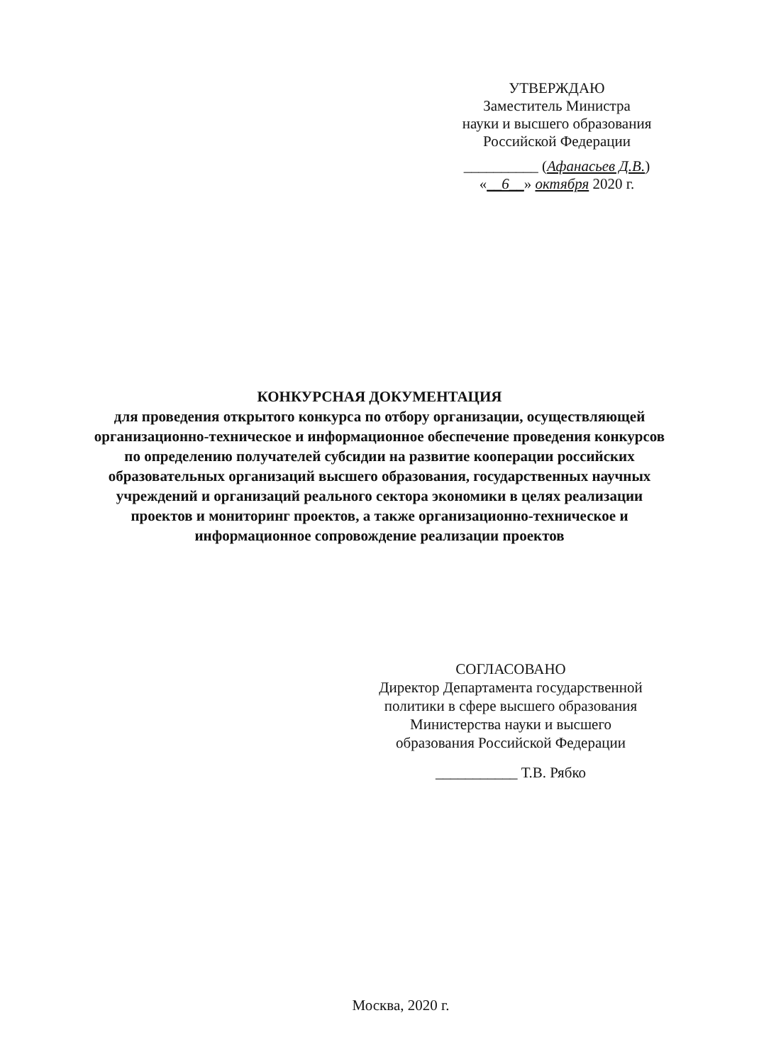УТВЕРЖДАЮ
Заместитель Министра
науки и высшего образования
Российской Федерации
__________ (Афанасьев Д.В.)
«__6__» октября 2020 г.
КОНКУРСНАЯ ДОКУМЕНТАЦИЯ
для проведения открытого конкурса по отбору организации, осуществляющей организационно-техническое и информационное обеспечение проведения конкурсов по определению получателей субсидии на развитие кооперации российских образовательных организаций высшего образования, государственных научных учреждений и организаций реального сектора экономики в целях реализации проектов и мониторинг проектов, а также организационно-техническое и информационное сопровождение реализации проектов
СОГЛАСОВАНО
Директор Департамента государственной
политики в сфере высшего образования
Министерства науки и высшего
образования Российской Федерации
___________ Т.В. Рябко
Москва, 2020 г.